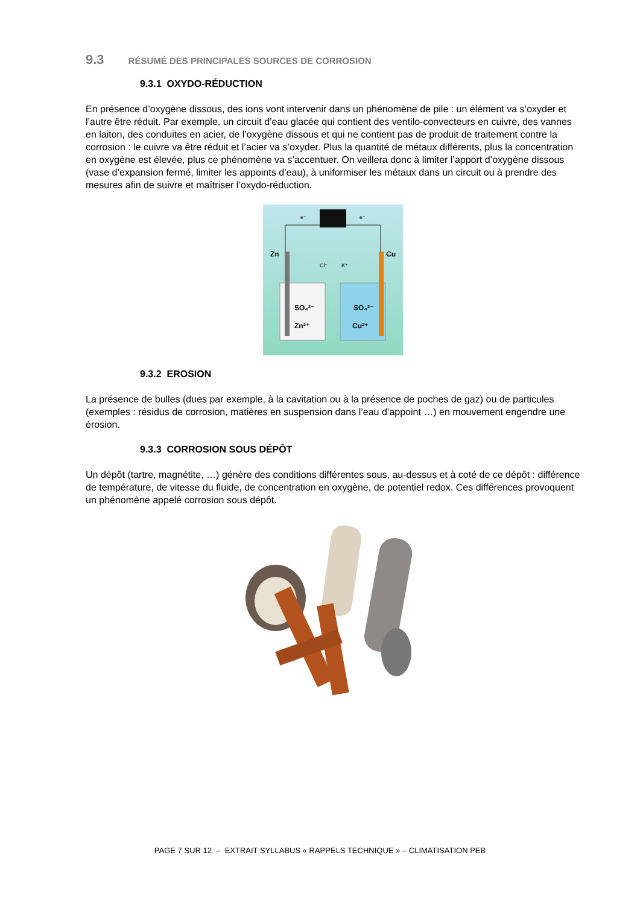9.3 RÉSUMÉ DES PRINCIPALES SOURCES DE CORROSION
9.3.1 OXYDO-RÉDUCTION
En présence d’oxygène dissous, des ions vont intervenir dans un phénomène de pile : un élément va s’oxyder et l’autre être réduit. Par exemple, un circuit d’eau glacée qui contient des ventilo-convecteurs en cuivre, des vannes en laiton, des conduites en acier, de l’oxygène dissous et qui ne contient pas de produit de traitement contre la corrosion : le cuivre va être réduit et l’acier va s’oxyder. Plus la quantité de métaux différents, plus la concentration en oxygène est élevée, plus ce phénomène va s’accentuer. On veillera donc à limiter l’apport d’oxygène dissous (vase d’expansion fermé, limiter les appoints d’eau), à uniformiser les métaux dans un circuit ou à prendre des mesures afin de suivre et maîtriser l’oxydo-réduction.
e⁻
e⁻
Zn
Cu
Cl⁻
K⁺
SO₄²⁻
SO₄²⁻
Zn²⁺
Cu²⁺
9.3.2 EROSION
La présence de bulles (dues par exemple, à la cavitation ou à la présence de poches de gaz) ou de particules (exemples : résidus de corrosion, matières en suspension dans l’eau d’appoint …) en mouvement engendre une érosion.
9.3.3 CORROSION SOUS DÉPÔT
Un dépôt (tartre, magnétite, …) génère des conditions différentes sous, au-dessus et à coté de ce dépôt : différence de température, de vitesse du fluide, de concentration en oxygène, de potentiel redox. Ces différences provoquent un phénomène appelé corrosion sous dépôt.
PAGE 7 SUR 12 – EXTRAIT SYLLABUS « RAPPELS TECHNIQUE » – CLIMATISATION PEB